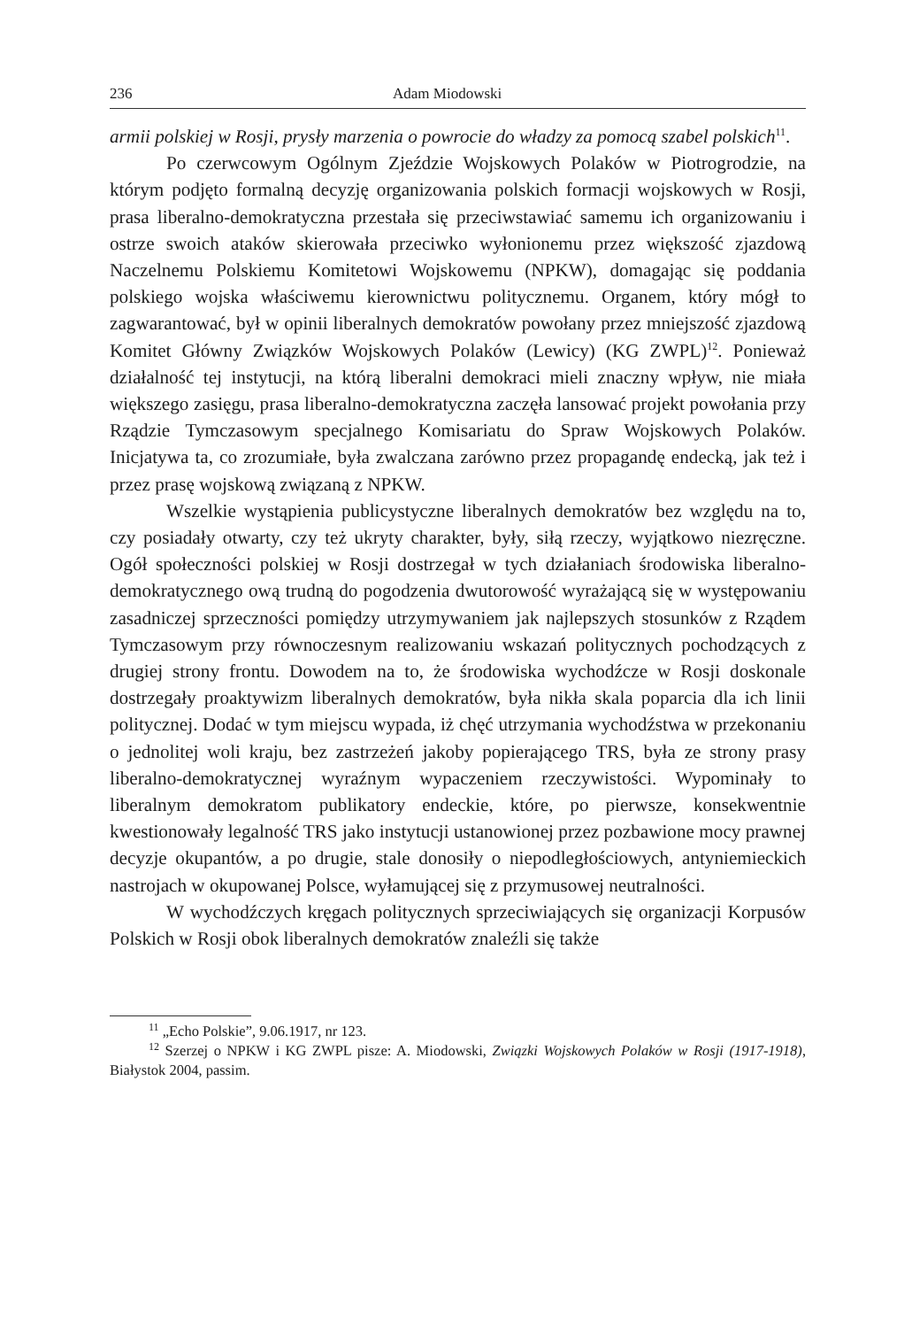236 Adam Miodowski
armii polskiej w Rosji, prysły marzenia o powrocie do władzy za pomocą szabel polskich<sup>11</sup>.
Po czerwcowym Ogólnym Zjeździe Wojskowych Polaków w Piotrogrodzie, na którym podjęto formalną decyzję organizowania polskich formacji wojskowych w Rosji, prasa liberalno-demokratyczna przestała się przeciwstawiać samemu ich organizowaniu i ostrze swoich ataków skierowała przeciwko wyłonionemu przez większość zjazdową Naczelnemu Polskiemu Komitetowi Wojskowemu (NPKW), domagając się poddania polskiego wojska właściwemu kierownictwu politycznemu. Organem, który mógł to zagwarantować, był w opinii liberalnych demokratów powołany przez mniejszość zjazdową Komitet Główny Związków Wojskowych Polaków (Lewicy) (KG ZWPL)<sup>12</sup>. Ponieważ działalność tej instytucji, na którą liberalni demokraci mieli znaczny wpływ, nie miała większego zasięgu, prasa liberalno-demokratyczna zaczęła lansować projekt powołania przy Rządzie Tymczasowym specjalnego Komisariatu do Spraw Wojskowych Polaków. Inicjatywa ta, co zrozumiałe, była zwalczana zarówno przez propagandę endecką, jak też i przez prasę wojskową związaną z NPKW.
Wszelkie wystąpienia publicystyczne liberalnych demokratów bez względu na to, czy posiadały otwarty, czy też ukryty charakter, były, siłą rzeczy, wyjątkowo niezręczne. Ogół społeczności polskiej w Rosji dostrzegał w tych działaniach środowiska liberalno-demokratycznego ową trudną do pogodzenia dwutorowość wyrażającą się w występowaniu zasadniczej sprzeczności pomiędzy utrzymywaniem jak najlepszych stosunków z Rządem Tymczasowym przy równoczesnym realizowaniu wskazań politycznych pochodzących z drugiej strony frontu. Dowodem na to, że środowiska wychodźcze w Rosji doskonale dostrzegały proaktywizm liberalnych demokratów, była nikła skala poparcia dla ich linii politycznej. Dodać w tym miejscu wypada, iż chęć utrzymania wychodźstwa w przekonaniu o jednolitej woli kraju, bez zastrzeżeń jakoby popierającego TRS, była ze strony prasy liberalno-demokratycznej wyraźnym wypaczeniem rzeczywistości. Wypominały to liberalnym demokratom publikatory endeckie, które, po pierwsze, konsekwentnie kwestionowały legalność TRS jako instytucji ustanowionej przez pozbawione mocy prawnej decyzje okupantów, a po drugie, stale donosiły o niepodległościowych, antyniemieckich nastrojach w okupowanej Polsce, wyłamującej się z przymusowej neutralności.
W wychodźczych kręgach politycznych sprzeciwiających się organizacji Korpusów Polskich w Rosji obok liberalnych demokratów znaleźli się także
<sup>11</sup> „Echo Polskie”, 9.06.1917, nr 123.
<sup>12</sup> Szerzej o NPKW i KG ZWPL pisze: A. Miodowski, Związki Wojskowych Polaków w Rosji (1917-1918), Białystok 2004, passim.